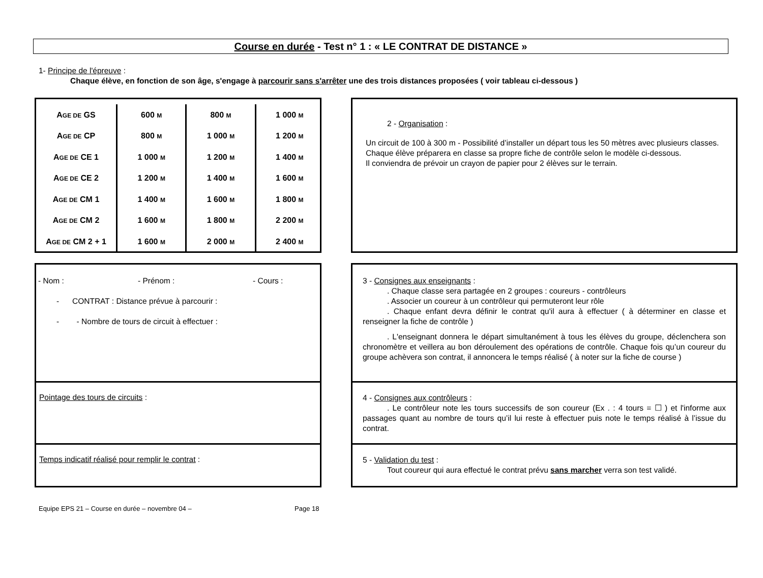Course en durée - Test n° 1 : « LE CONTRAT DE DISTANCE »
1- Principe de l'épreuve :
Chaque élève, en fonction de son âge, s'engage à parcourir sans s'arrêter une des trois distances proposées ( voir tableau ci-dessous )
| A GE DE GS | 600 M | 800 M | 1 000 M |
| A GE DE CP | 800 M | 1 000 M | 1 200 M |
| A GE DE CE 1 | 1 000 M | 1 200 M | 1 400 M |
| A GE DE CE 2 | 1 200 M | 1 400 M | 1 600 M |
| A GE DE CM 1 | 1 400 M | 1 600 M | 1 800 M |
| A GE DE CM 2 | 1 600 M | 1 800 M | 2 200 M |
| A GE DE CM 2 + 1 | 1 600 M | 2 000 M | 2 400 M |
2 - Organisation :
Un circuit de 100 à 300 m - Possibilité d’installer un départ tous les 50 mètres avec plusieurs classes.
Chaque élève préparera en classe sa propre fiche de contrôle selon le modèle ci-dessous.
Il conviendra de prévoir un crayon de papier pour 2 élèves sur le terrain.
- Nom : - Prénom : - Cours :
- CONTRAT : Distance prévue à parcourir :
- - Nombre de tours de circuit à effectuer :
Pointage des tours de circuits :
Temps indicatif réalisé pour remplir le contrat :
3 - Consignes aux enseignants :
. Chaque classe sera partagée en 2 groupes : coureurs - contrôleurs
. Associer un coureur à un contrôleur qui permuteront leur rôle
. Chaque enfant devra définir le contrat qu'il aura à effectuer ( à déterminer en classe et renseigner la fiche de contrôle )
. L'enseignant donnera le départ simultanément à tous les élèves du groupe, déclenchera son chronomètre et veillera au bon déroulement des opérations de contrôle. Chaque fois qu’un coureur du groupe achèvera son contrat, il annoncera le temps réalisé ( à noter sur la fiche de course )
4 - Consignes aux contrôleurs :
. Le contrôleur note les tours successifs de son coureur (Ex . : 4 tours = ☐ ) et l'informe aux passages quant au nombre de tours qu’il lui reste à effectuer puis note le temps réalisé à l’issue du contrat.
5 - Validation du test :
Tout coureur qui aura effectué le contrat prévu sans marcher verra son test validé.
Equipe EPS 21 – Course en durée – novembre 04 – Page 18